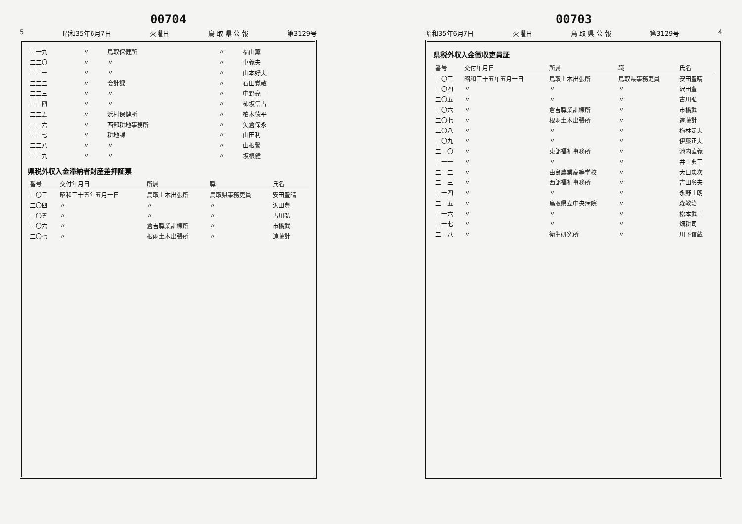00703
昭和35年6月7日 火曜日 鳥 取 県 公 報 第3129号 4
県税外収入金徴収吏員証
| 番号 | 交付年月日 | 所属 | 職 | 氏名 |
| --- | --- | --- | --- | --- |
| 二〇三 | 昭和三十五年五月一日 | 鳥取土木出張所 | 鳥取県事務吏員 | 安田豊晴 |
| 二〇四 | 〃 | 〃 | 〃 | 沢田豊 |
| 二〇五 | 〃 | 〃 | 〃 | 古川弘 |
| 二〇六 | 〃 | 倉吉職業訓練所 | 〃 | 市橋武 |
| 二〇七 | 〃 | 根雨土木出張所 | 〃 | 遠藤計 |
| 二〇八 | 〃 | 〃 | 〃 | 梅林定夫 |
| 二〇九 | 〃 | 〃 | 〃 | 伊藤正夫 |
| 二一〇 | 〃 | 東部福祉事務所 | 〃 | 池内直義 |
| 二一一 | 〃 | 〃 | 〃 | 井上典三 |
| 二一二 | 〃 | 由良農業高等学校 | 〃 | 大口忠次 |
| 二一三 | 〃 | 西部福祉事務所 | 〃 | 吉田彰夫 |
| 二一四 | 〃 | 〃 | 〃 | 永野土朗 |
| 二一五 | 〃 | 鳥取県立中央病院 | 〃 | 森教治 |
| 二一六 | 〃 | 〃 | 〃 | 松本武二 |
| 二一七 | 〃 | 〃 | 〃 | 畑耕司 |
| 二一八 | 〃 | 衛生研究所 | 〃 | 川下信蔵 |
00704
5 昭和35年6月7日 火曜日 鳥 取 県 公 報 第3129号
| 二一九 | 〃 | 鳥取保健所 | 〃 | 福山薫 |
| 二二〇 | 〃 | 〃 | 〃 | 車義夫 |
| 二二一 | 〃 | 〃 | 〃 | 山本好夫 |
| 二二二 | 〃 | 会計課 | 〃 | 石田覚敬 |
| 二二三 | 〃 | 〃 | 〃 | 中野亮一 |
| 二二四 | 〃 | 〃 | 〃 | 柿坂信古 |
| 二二五 | 〃 | 浜村保健所 | 〃 | 柏木徳平 |
| 二二六 | 〃 | 西部耕地事務所 | 〃 | 矢倉保永 |
| 二二七 | 〃 | 耕地課 | 〃 | 山田利 |
| 二二八 | 〃 | 〃 | 〃 | 山根馨 |
| 二二九 | 〃 | 〃 | 〃 | 坂根健 |
県税外収入金滞納者財産差押証票
| 番号 | 交付年月日 | 所属 | 職 | 氏名 |
| --- | --- | --- | --- | --- |
| 二〇三 | 昭和三十五年五月一日 | 鳥取土木出張所 | 鳥取県事務吏員 | 安田豊晴 |
| 二〇四 | 〃 | 〃 | 〃 | 沢田豊 |
| 二〇五 | 〃 | 〃 | 〃 | 古川弘 |
| 二〇六 | 〃 | 倉吉職業訓練所 | 〃 | 市橋武 |
| 二〇七 | 〃 | 根雨土木出張所 | 〃 | 遠藤計 |